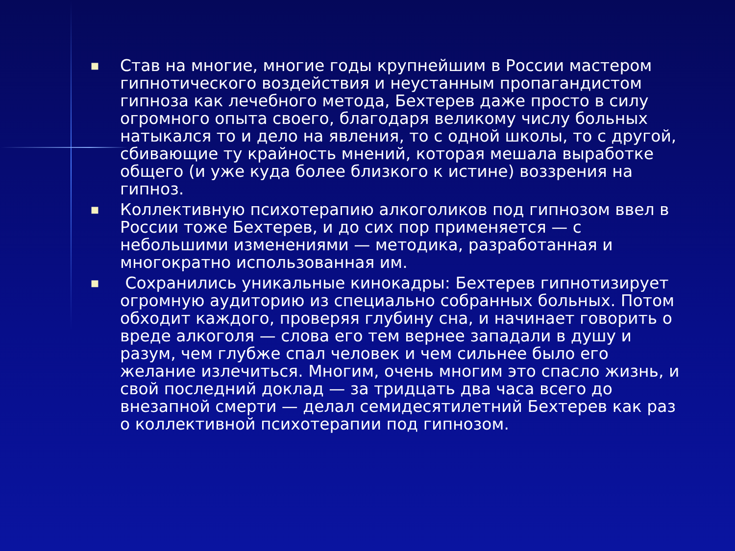■ Став на многие, многие годы крупнейшим в России мастером гипнотического воздействия и неустанным пропагандистом гипноза как лечебного метода, Бехтерев даже просто в силу огромного опыта своего, благодаря великому числу больных натыкался то и дело на явления, то с одной школы, то с другой, сбивающие ту крайность мнений, которая мешала выработке общего (и уже куда более близкого к истине) воззрения на гипноз.
■ Коллективную психотерапию алкоголиков под гипнозом ввел в России тоже Бехтерев, и до сих пор применяется — с небольшими изменениями — методика, разработанная и многократно использованная им.
■ Сохранились уникальные кинокадры: Бехтерев гипнотизирует огромную аудиторию из специально собранных больных. Потом обходит каждого, проверяя глубину сна, и начинает говорить о вреде алкоголя — слова его тем вернее западали в душу и разум, чем глубже спал человек и чем сильнее было его желание излечиться. Многим, очень многим это спасло жизнь, и свой последний доклад — за тридцать два часа всего до внезапной смерти — делал семидесятилетний Бехтерев как раз о коллективной психотерапии под гипнозом.